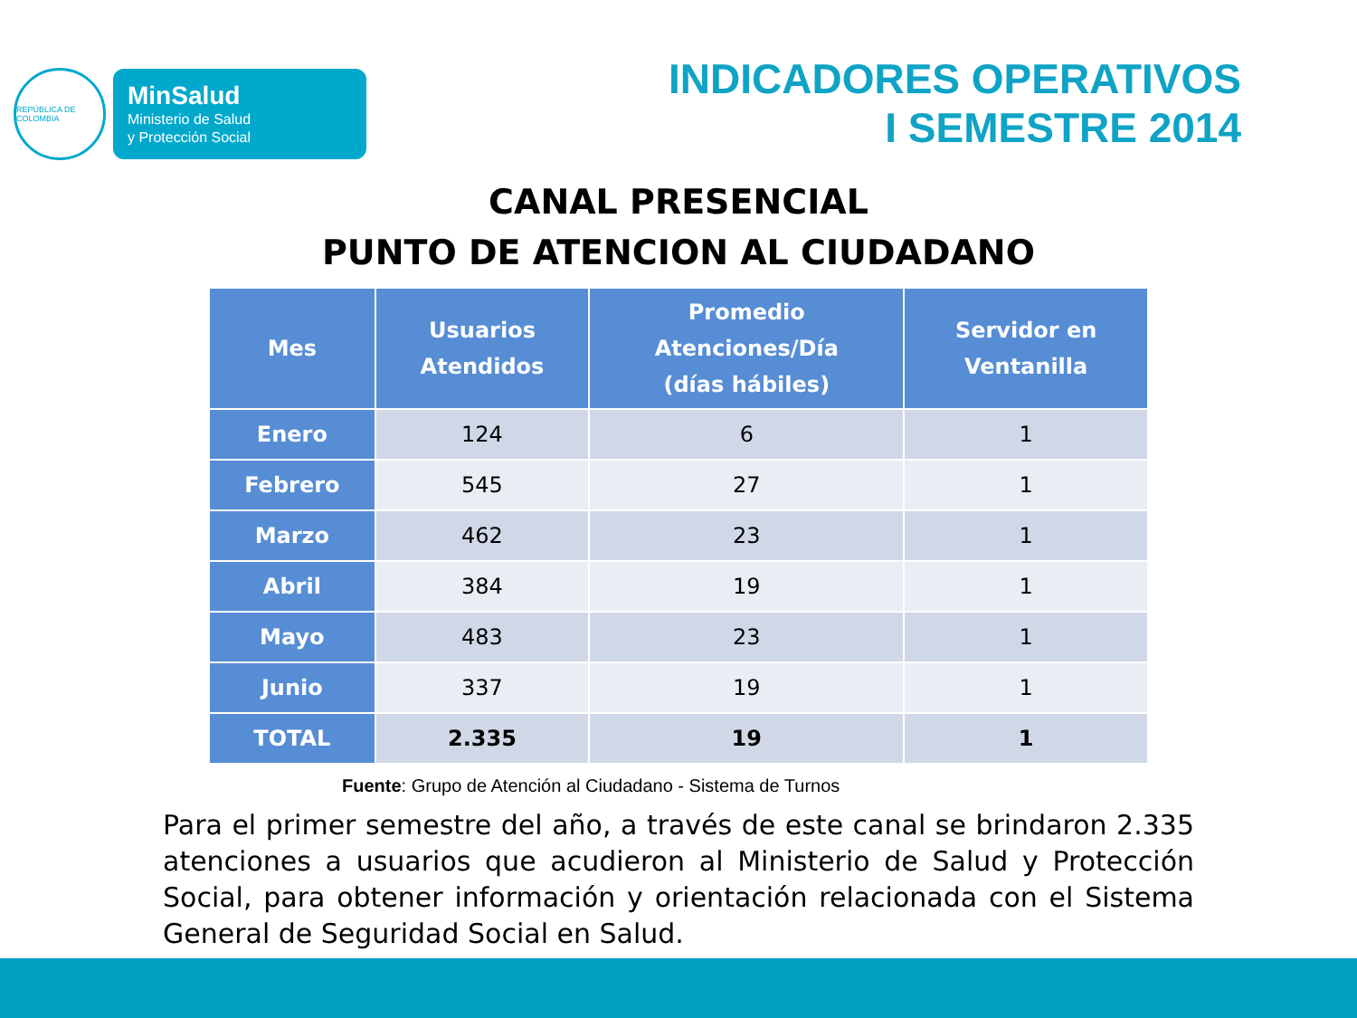REPÚBLICA DE COLOMBIA
MinSalud
Ministerio de Salud
y Protección Social
INDICADORES OPERATIVOS
I SEMESTRE 2014
CANAL PRESENCIAL
PUNTO DE ATENCION AL CIUDADANO
| Mes | Usuarios Atendidos | Promedio Atenciones/Día (días hábiles) | Servidor en Ventanilla |
| --- | --- | --- | --- |
| Enero | 124 | 6 | 1 |
| Febrero | 545 | 27 | 1 |
| Marzo | 462 | 23 | 1 |
| Abril | 384 | 19 | 1 |
| Mayo | 483 | 23 | 1 |
| Junio | 337 | 19 | 1 |
| TOTAL | 2.335 | 19 | 1 |
Fuente: Grupo de Atención al Ciudadano - Sistema de Turnos
Para el primer semestre del año, a través de este canal se brindaron 2.335 atenciones a usuarios que acudieron al Ministerio de Salud y Protección Social, para obtener información y orientación relacionada con el Sistema General de Seguridad Social en Salud.